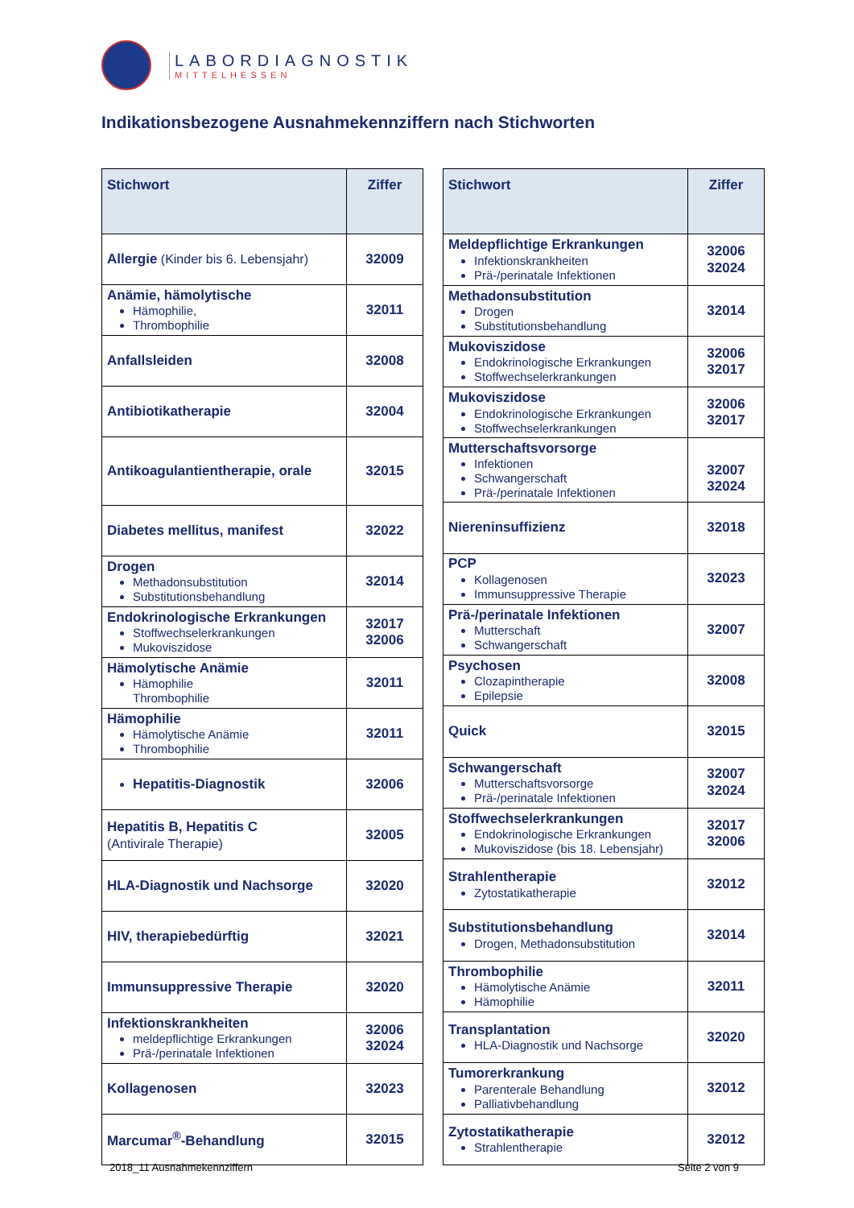LABORDIAGNOSTIK
MITTELHESSEN
Indikationsbezogene Ausnahmekennziffern nach Stichworten
| Stichwort | Ziffer |
| --- | --- |
| Allergie (Kinder bis 6. Lebensjahr) | 32009 |
| Anämie, hämolytische Hämophilie, Thrombophilie | 32011 |
| Anfallsleiden | 32008 |
| Antibiotikatherapie | 32004 |
| Antikoagulantientherapie, orale | 32015 |
| Diabetes mellitus, manifest | 32022 |
| Drogen Methadonsubstitution Substitutionsbehandlung | 32014 |
| Endokrinologische Erkrankungen Stoffwechselerkrankungen Mukoviszidose | 32017 32006 |
| Hämolytische Anämie Hämophilie Thrombophilie | 32011 |
| Hämophilie Hämolytische Anämie Thrombophilie | 32011 |
| Hepatitis-Diagnostik | 32006 |
| Hepatitis B, Hepatitis C (Antivirale Therapie) | 32005 |
| HLA-Diagnostik und Nachsorge | 32020 |
| HIV, therapiebedürftig | 32021 |
| Immunsuppressive Therapie | 32020 |
| Infektionskrankheiten meldepflichtige Erkrankungen Prä-/perinatale Infektionen | 32006 32024 |
| Kollagenosen | 32023 |
| Marcumar<sup>®</sup>-Behandlung | 32015 |
| Stichwort | Ziffer |
| --- | --- |
| Meldepflichtige Erkrankungen Infektionskrankheiten Prä-/perinatale Infektionen | 32006 32024 |
| Methadonsubstitution Drogen Substitutionsbehandlung | 32014 |
| Mukoviszidose Endokrinologische Erkrankungen Stoffwechselerkrankungen | 32006 32017 |
| Mukoviszidose Endokrinologische Erkrankungen Stoffwechselerkrankungen | 32006 32017 |
| Mutterschaftsvorsorge Infektionen Schwangerschaft Prä-/perinatale Infektionen | 32007 32024 |
| Niereninsuffizienz | 32018 |
| PCP Kollagenosen Immunsuppressive Therapie | 32023 |
| Prä-/perinatale Infektionen Mutterschaft Schwangerschaft | 32007 |
| Psychosen Clozapintherapie Epilepsie | 32008 |
| Quick | 32015 |
| Schwangerschaft Mutterschaftsvorsorge Prä-/perinatale Infektionen | 32007 32024 |
| Stoffwechselerkrankungen Endokrinologische Erkrankungen Mukoviszidose (bis 18. Lebensjahr) | 32017 32006 |
| Strahlentherapie Zytostatikatherapie | 32012 |
| Substitutionsbehandlung Drogen, Methadonsubstitution | 32014 |
| Thrombophilie Hämolytische Anämie Hämophilie | 32011 |
| Transplantation HLA-Diagnostik und Nachsorge | 32020 |
| Tumorerkrankung Parenterale Behandlung Palliativbehandlung | 32012 |
| Zytostatikatherapie Strahlentherapie | 32012 |
2018_11 Ausnahmekennziffern Seite 2 von 9